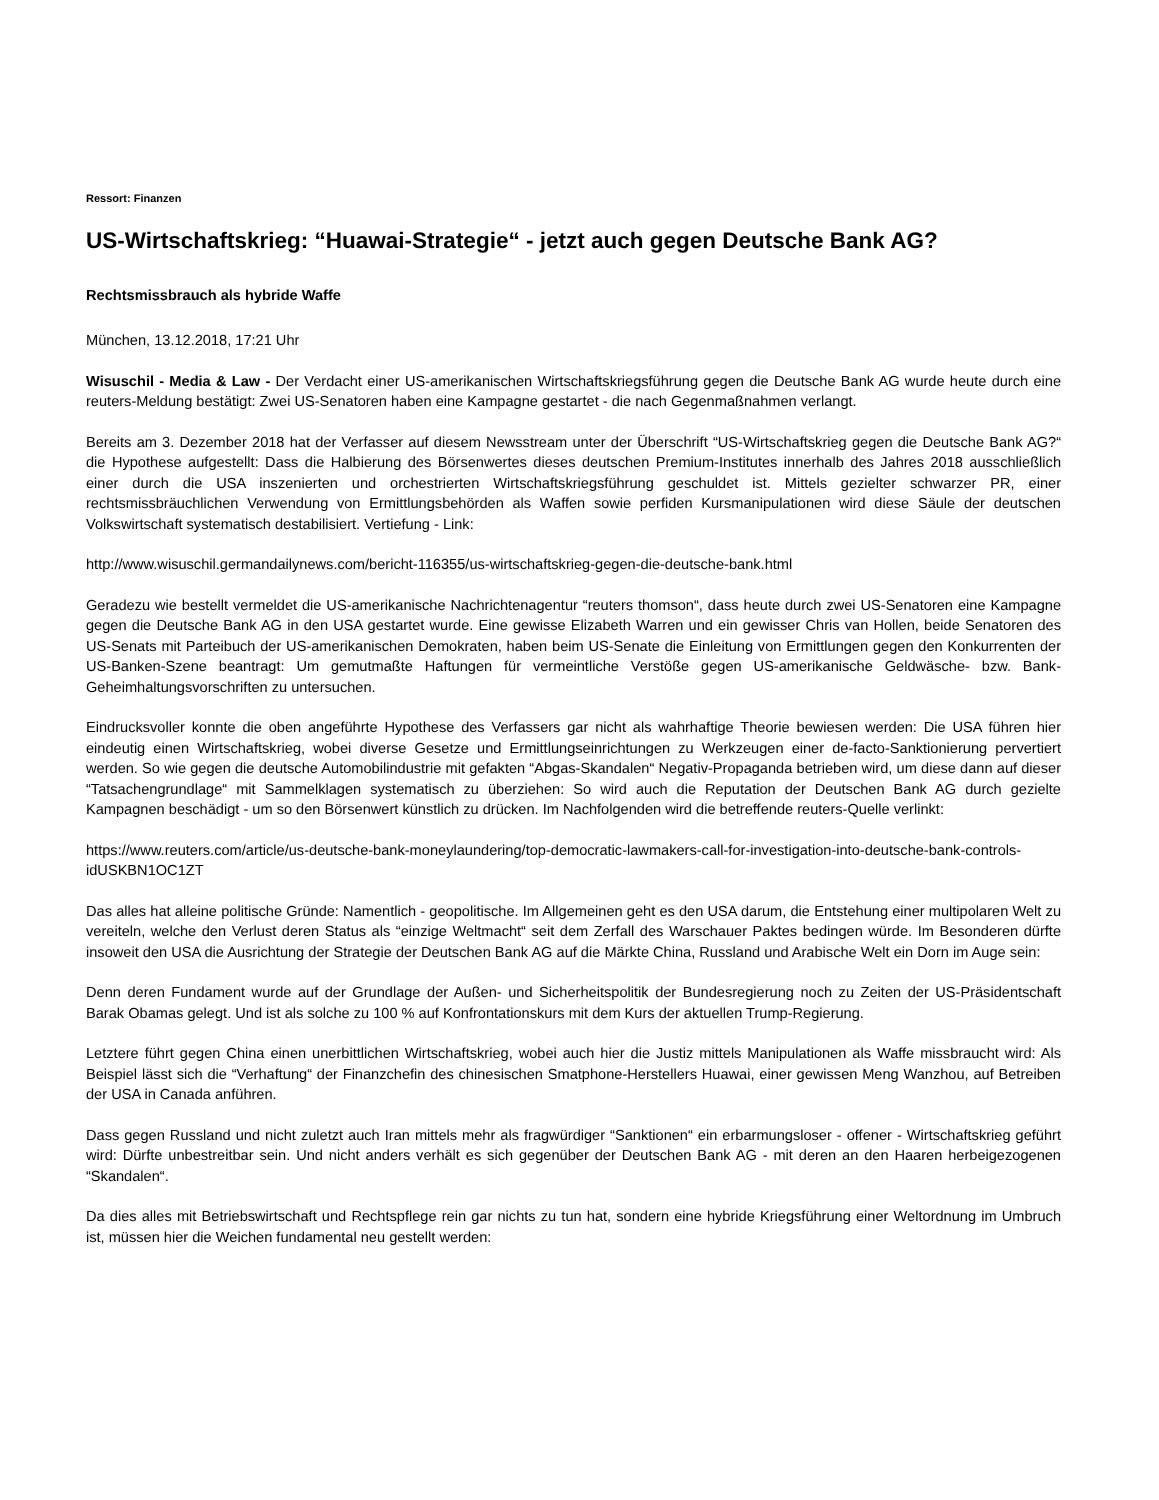Ressort: Finanzen
US-Wirtschaftskrieg: “Huawai-Strategie“ - jetzt auch gegen Deutsche Bank AG?
Rechtsmissbrauch als hybride Waffe
München, 13.12.2018, 17:21 Uhr
Wisuschil - Media & Law - Der Verdacht einer US-amerikanischen Wirtschaftskriegsführung gegen die Deutsche Bank AG wurde heute durch eine reuters-Meldung bestätigt: Zwei US-Senatoren haben eine Kampagne gestartet - die nach Gegenmaßnahmen verlangt.
Bereits am 3. Dezember 2018 hat der Verfasser auf diesem Newsstream unter der Überschrift “US-Wirtschaftskrieg gegen die Deutsche Bank AG?“ die Hypothese aufgestellt: Dass die Halbierung des Börsenwertes dieses deutschen Premium-Institutes innerhalb des Jahres 2018 ausschließlich einer durch die USA inszenierten und orchestrierten Wirtschaftskriegsführung geschuldet ist. Mittels gezielter schwarzer PR, einer rechtsmissbräuchlichen Verwendung von Ermittlungsbehörden als Waffen sowie perfiden Kursmanipulationen wird diese Säule der deutschen Volkswirtschaft systematisch destabilisiert. Vertiefung - Link:
http://www.wisuschil.germandailynews.com/bericht-116355/us-wirtschaftskrieg-gegen-die-deutsche-bank.html
Geradezu wie bestellt vermeldet die US-amerikanische Nachrichtenagentur “reuters thomson“, dass heute durch zwei US-Senatoren eine Kampagne gegen die Deutsche Bank AG in den USA gestartet wurde. Eine gewisse Elizabeth Warren und ein gewisser Chris van Hollen, beide Senatoren des US-Senats mit Parteibuch der US-amerikanischen Demokraten, haben beim US-Senate die Einleitung von Ermittlungen gegen den Konkurrenten der US-Banken-Szene beantragt: Um gemutmaßte Haftungen für vermeintliche Verstöße gegen US-amerikanische Geldwäsche- bzw. Bank-Geheimhaltungsvorschriften zu untersuchen.
Eindrucksvoller konnte die oben angeführte Hypothese des Verfassers gar nicht als wahrhaftige Theorie bewiesen werden: Die USA führen hier eindeutig einen Wirtschaftskrieg, wobei diverse Gesetze und Ermittlungseinrichtungen zu Werkzeugen einer de-facto-Sanktionierung pervertiert werden. So wie gegen die deutsche Automobilindustrie mit gefakten “Abgas-Skandalen“ Negativ-Propaganda betrieben wird, um diese dann auf dieser “Tatsachengrundlage“ mit Sammelklagen systematisch zu überziehen: So wird auch die Reputation der Deutschen Bank AG durch gezielte Kampagnen beschädigt - um so den Börsenwert künstlich zu drücken. Im Nachfolgenden wird die betreffende reuters-Quelle verlinkt:
https://www.reuters.com/article/us-deutsche-bank-moneylaundering/top-democratic-lawmakers-call-for-investigation-into-deutsche-bank-controls-idUSKBN1OC1ZT
Das alles hat alleine politische Gründe: Namentlich - geopolitische. Im Allgemeinen geht es den USA darum, die Entstehung einer multipolaren Welt zu vereiteln, welche den Verlust deren Status als “einzige Weltmacht“ seit dem Zerfall des Warschauer Paktes bedingen würde. Im Besonderen dürfte insoweit den USA die Ausrichtung der Strategie der Deutschen Bank AG auf die Märkte China, Russland und Arabische Welt ein Dorn im Auge sein:
Denn deren Fundament wurde auf der Grundlage der Außen- und Sicherheitspolitik der Bundesregierung noch zu Zeiten der US-Präsidentschaft Barak Obamas gelegt. Und ist als solche zu 100 % auf Konfrontationskurs mit dem Kurs der aktuellen Trump-Regierung.
Letztere führt gegen China einen unerbittlichen Wirtschaftskrieg, wobei auch hier die Justiz mittels Manipulationen als Waffe missbraucht wird: Als Beispiel lässt sich die “Verhaftung“ der Finanzchefin des chinesischen Smatphone-Herstellers Huawai, einer gewissen Meng Wanzhou, auf Betreiben der USA in Canada anführen.
Dass gegen Russland und nicht zuletzt auch Iran mittels mehr als fragwürdiger “Sanktionen“ ein erbarmungsloser - offener - Wirtschaftskrieg geführt wird: Dürfte unbestreitbar sein. Und nicht anders verhält es sich gegenüber der Deutschen Bank AG - mit deren an den Haaren herbeigezogenen “Skandalen“.
Da dies alles mit Betriebswirtschaft und Rechtspflege rein gar nichts zu tun hat, sondern eine hybride Kriegsführung einer Weltordnung im Umbruch ist, müssen hier die Weichen fundamental neu gestellt werden: